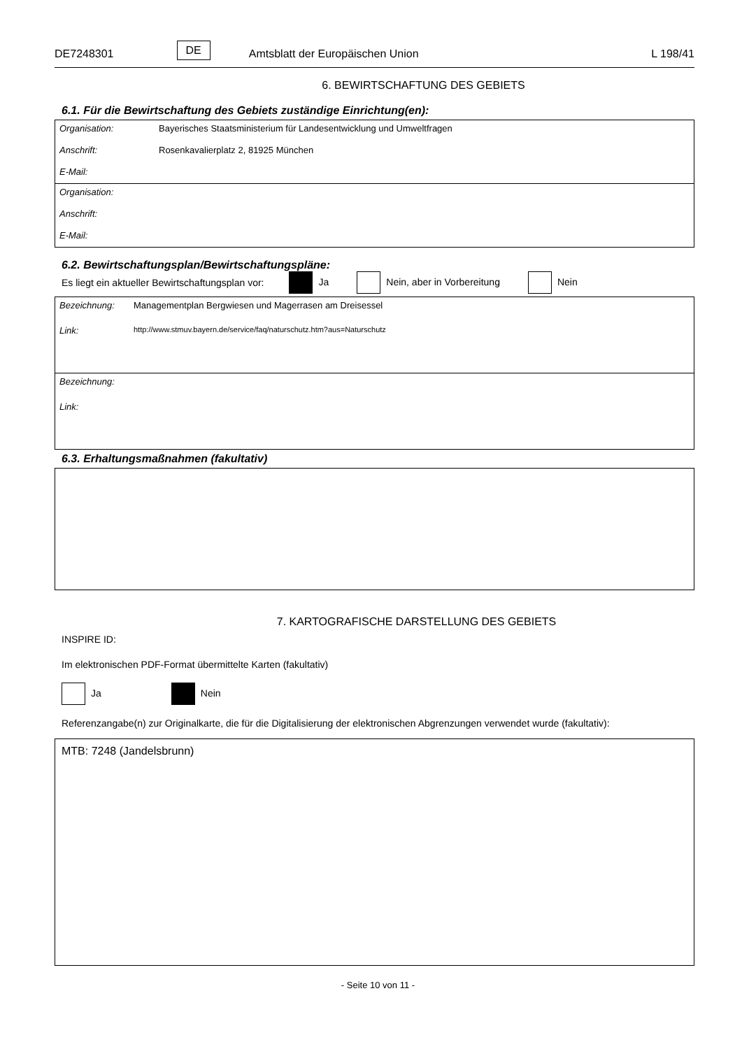DE7248301 DE Amtsblatt der Europäischen Union L 198/41
6. BEWIRTSCHAFTUNG DES GEBIETS
6.1. Für die Bewirtschaftung des Gebiets zuständige Einrichtung(en):
Organisation: Bayerisches Staatsministerium für Landesentwicklung und Umweltfragen
Anschrift: Rosenkavalierplatz 2, 81925 München
E-Mail:
Organisation:
Anschrift:
E-Mail:
6.2. Bewirtschaftungsplan/Bewirtschaftungspläne:
Es liegt ein aktueller Bewirtschaftungsplan vor: Ja Nein, aber in Vorbereitung Nein
Bezeichnung: Managementplan Bergwiesen und Magerrasen am Dreisessel
Link: http://www.stmuv.bayern.de/service/faq/naturschutz.htm?aus=Naturschutz
Bezeichnung:
Link:
6.3. Erhaltungsmaßnahmen (fakultativ)
7. KARTOGRAFISCHE DARSTELLUNG DES GEBIETS
INSPIRE ID:
Im elektronischen PDF-Format übermittelte Karten (fakultativ)
Ja Nein
Referenzangabe(n) zur Originalkarte, die für die Digitalisierung der elektronischen Abgrenzungen verwendet wurde (fakultativ):
MTB: 7248 (Jandelsbrunn)
- Seite 10 von 11 -